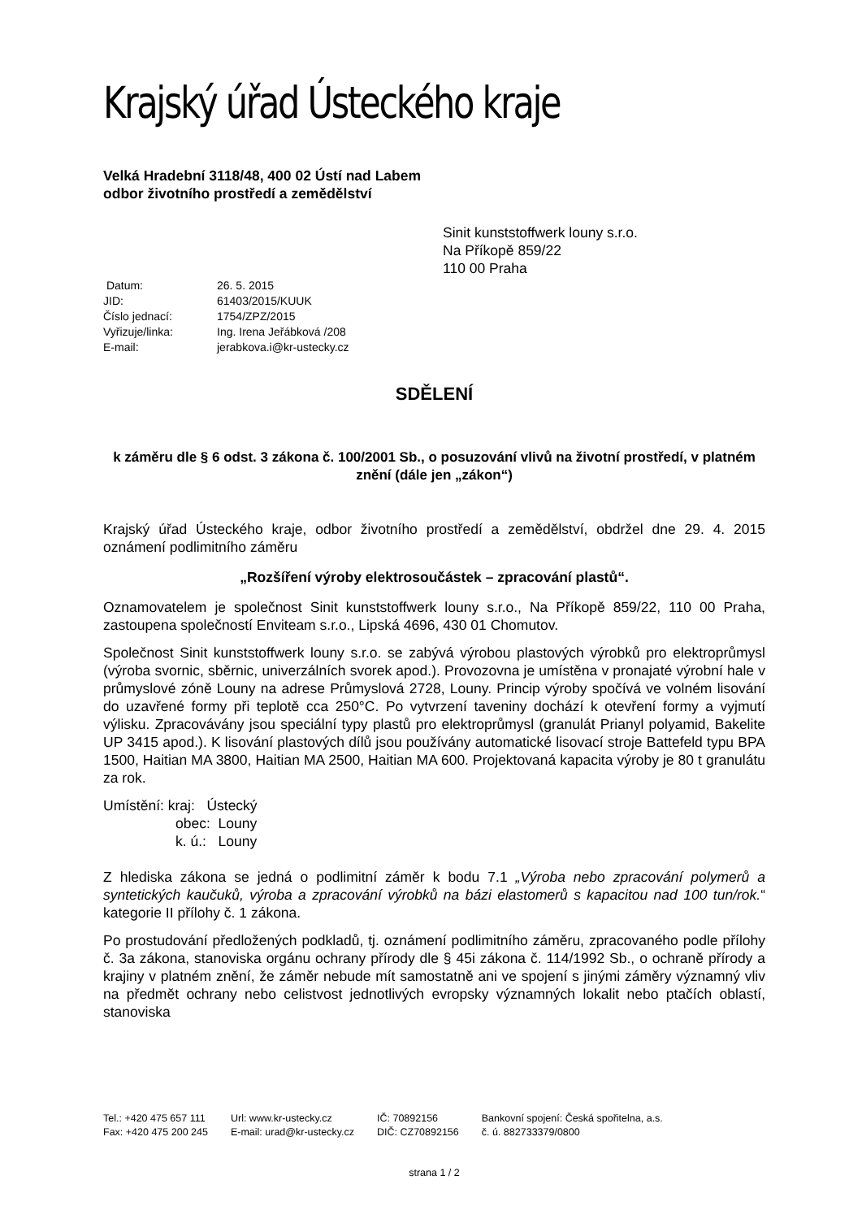Krajský úřad Ústeckého kraje
Velká Hradební 3118/48, 400 02 Ústí nad Labem
odbor životního prostředí a zemědělství
Sinit kunststoffwerk louny s.r.o.
Na Příkopě 859/22
110 00 Praha
| Datum: | 26. 5. 2015 |
| JID: | 61403/2015/KUUK |
| Číslo jednací: | 1754/ZPZ/2015 |
| Vyřizuje/linka: | Ing. Irena Jeřábková /208 |
| E-mail: | jerabkova.i@kr-ustecky.cz |
SDĚLENÍ
k záměru dle § 6 odst. 3 zákona č. 100/2001 Sb., o posuzování vlivů na životní prostředí, v platném znění (dále jen „zákon“)
Krajský úřad Ústeckého kraje, odbor životního prostředí a zemědělství, obdržel dne 29. 4. 2015 oznámení podlimitního záměru
„Rozšíření výroby elektrosoučástek – zpracování plastů“.
Oznamovatelem je společnost Sinit kunststoffwerk louny s.r.o., Na Příkopě 859/22, 110 00 Praha, zastoupena společností Enviteam s.r.o., Lipská 4696, 430 01 Chomutov.
Společnost Sinit kunststoffwerk louny s.r.o. se zabývá výrobou plastových výrobků pro elektroprůmysl (výroba svornic, sběrnic, univerzálních svorek apod.). Provozovna je umístěna v pronajaté výrobní hale v průmyslové zóně Louny na adrese Průmyslová 2728, Louny. Princip výroby spočívá ve volném lisování do uzavřené formy při teplotě cca 250°C. Po vytvrzení taveniny dochází k otevření formy a vyjmutí výlisku. Zpracovávány jsou speciální typy plastů pro elektroprůmysl (granulát Prianyl polyamid, Bakelite UP 3415 apod.). K lisování plastových dílů jsou používány automatické lisovací stroje Battefeld typu BPA 1500, Haitian MA 3800, Haitian MA 2500, Haitian MA 600. Projektovaná kapacita výroby je 80 t granulátu za rok.
Umístění: kraj: Ústecký
obec: Louny
k. ú.: Louny
Z hlediska zákona se jedná o podlimitní záměr k bodu 7.1 „Výroba nebo zpracování polymerů a syntetických kaučuků, výroba a zpracování výrobků na bázi elastomerů s kapacitou nad 100 tun/rok.“ kategorie II přílohy č. 1 zákona.
Po prostudování předložených podkladů, tj. oznámení podlimitního záměru, zpracovaného podle přílohy č. 3a zákona, stanoviska orgánu ochrany přírody dle § 45i zákona č. 114/1992 Sb., o ochraně přírody a krajiny v platném znění, že záměr nebude mít samostatně ani ve spojení s jinými záměry významný vliv na předmět ochrany nebo celistvost jednotlivých evropsky významných lokalit nebo ptačích oblastí, stanoviska
| Tel.: +420 475 657 111 Fax: +420 475 200 245 | Url: www.kr-ustecky.cz E-mail: urad@kr-ustecky.cz | IČ: 70892156 DIČ: CZ70892156 | Bankovní spojení: Česká spořitelna, a.s. č. ú. 882733379/0800 |
strana 1 / 2